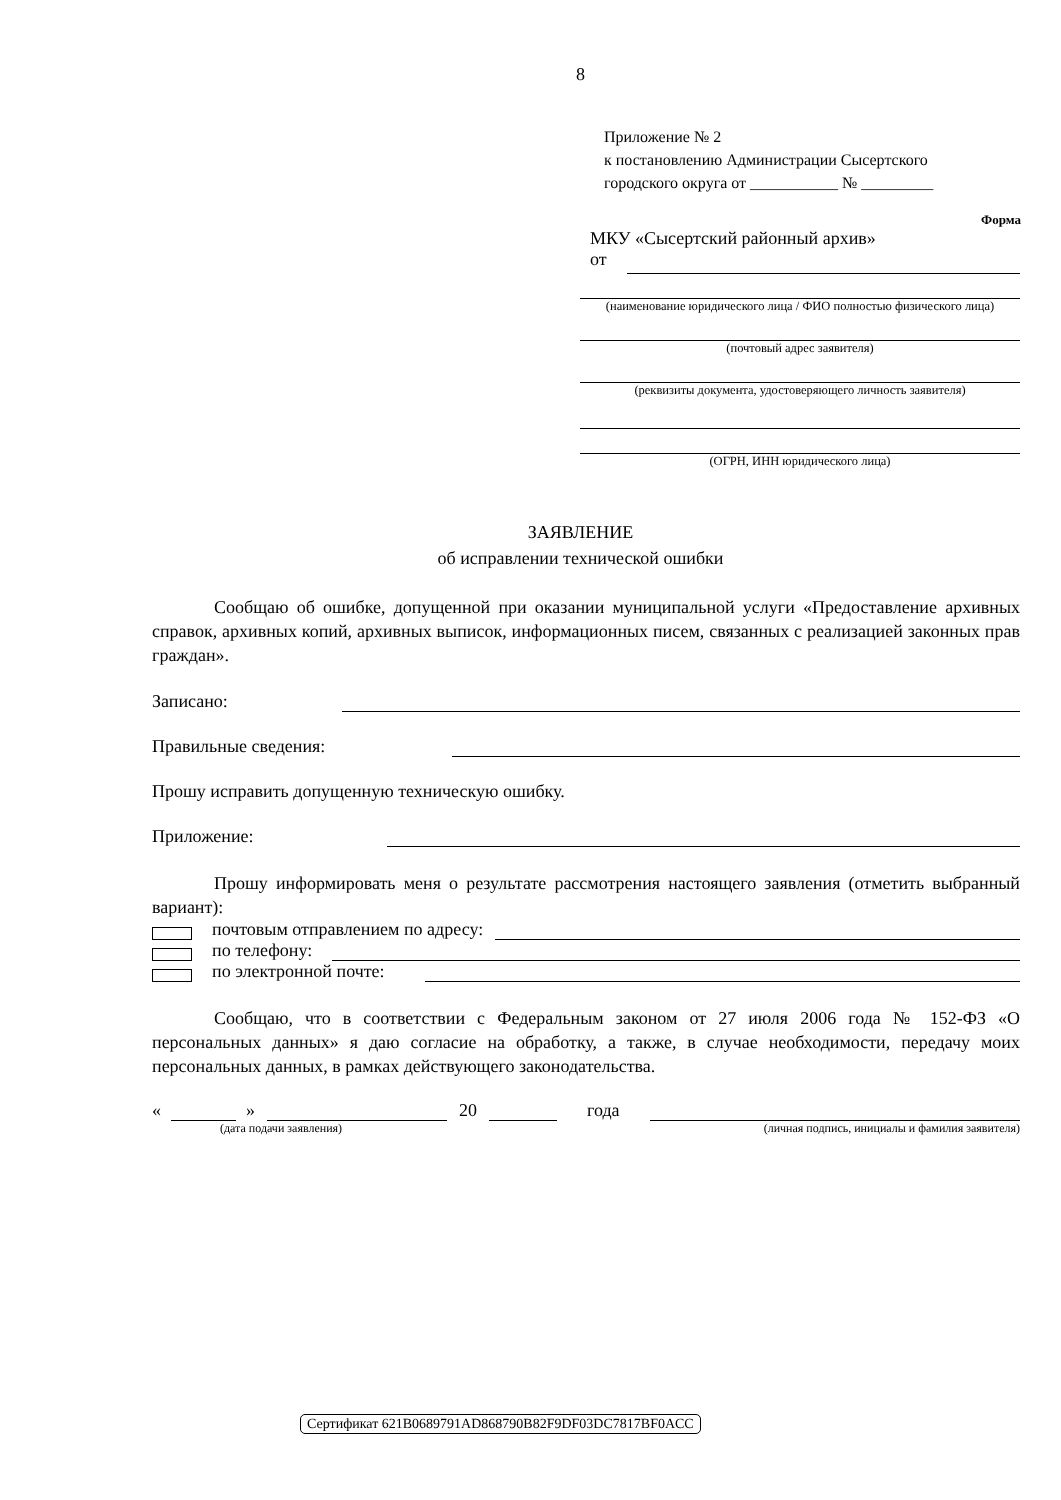8
Приложение № 2
к постановлению Администрации Сысертского
городского округа от ___________ № _________
Форма
МКУ «Сысертский районный архив»
от
(наименование юридического лица / ФИО полностью физического лица)
(почтовый адрес заявителя)
(реквизиты документа, удостоверяющего личность заявителя)
(ОГРН, ИНН юридического лица)
ЗАЯВЛЕНИЕ
об исправлении технической ошибки
Сообщаю об ошибке, допущенной при оказании муниципальной услуги «Предоставление архивных справок, архивных копий, архивных выписок, информационных писем, связанных с реализацией законных прав граждан».
Записано:
Правильные сведения:
Прошу исправить допущенную техническую ошибку.
Приложение:
Прошу информировать меня о результате рассмотрения настоящего заявления (отметить выбранный вариант):
почтовым отправлением по адресу:
по телефону:
по электронной почте:
Сообщаю, что в соответствии с Федеральным законом от 27 июля 2006 года № 152-ФЗ «О персональных данных» я даю согласие на обработку, а также, в случае необходимости, передачу моих персональных данных, в рамках действующего законодательства.
« » 20 года
(дата подачи заявления) (личная подпись, инициалы и фамилия заявителя)
Сертификат 621B0689791AD868790B82F9DF03DC7817BF0ACC